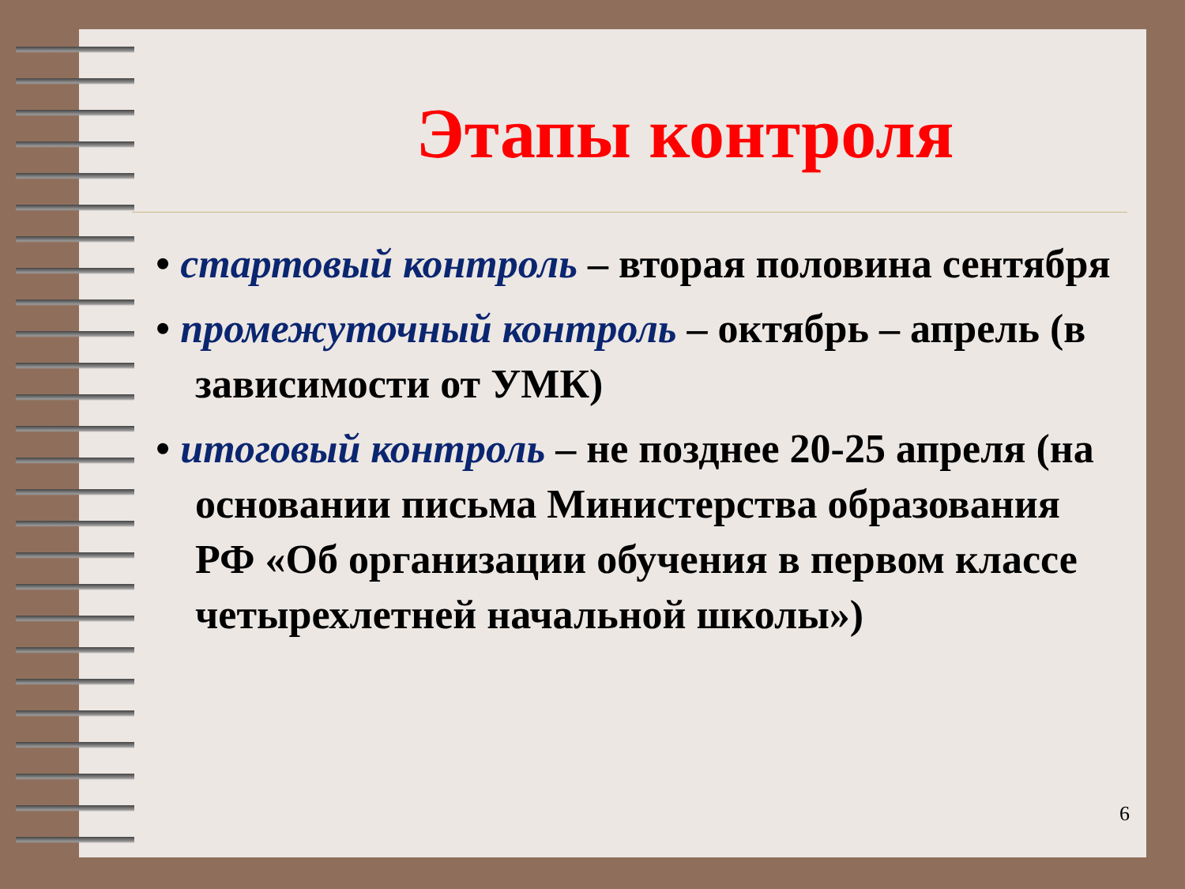Этапы контроля
• стартовый контроль – вторая половина сентября
• промежуточный контроль – октябрь – апрель (в зависимости от УМК)
• итоговый контроль – не позднее 20-25 апреля (на основании письма Министерства образования РФ «Об организации обучения в первом классе четырехлетней начальной школы»)
6